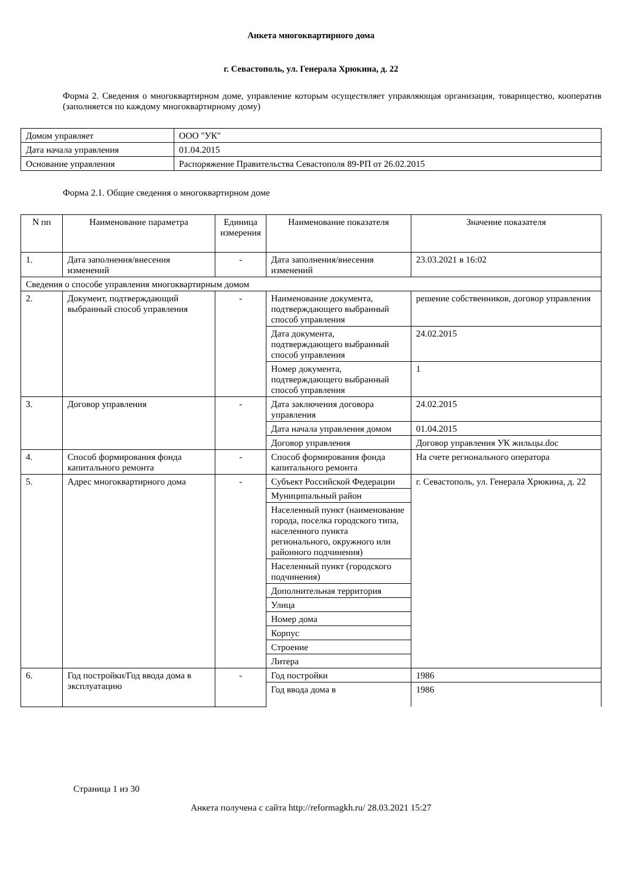Анкета многоквартирного дома
г. Севастополь, ул. Генерала Хрюкина, д. 22
Форма 2. Сведения о многоквартирном доме, управление которым осуществляет управляющая организация, товарищество, кооператив (заполняется по каждому многоквартирному дому)
| Домом управляет | ООО "УК" |
| Дата начала управления | 01.04.2015 |
| Основание управления | Распоряжение Правительства Севастополя 89-РП от 26.02.2015 |
Форма 2.1. Общие сведения о многоквартирном доме
| N пп | Наименование параметра | Единица измерения | Наименование показателя | Значение показателя |
| --- | --- | --- | --- | --- |
| 1. | Дата заполнения/внесения изменений | - | Дата заполнения/внесения изменений | 23.03.2021 в 16:02 |
| Сведения о способе управления многоквартирным домом | | | | |
| 2. | Документ, подтверждающий выбранный способ управления | - | Наименование документа, подтверждающего выбранный способ управления | решение собственников, договор управления |
| | | | Дата документа, подтверждающего выбранный способ управления | 24.02.2015 |
| | | | Номер документа, подтверждающего выбранный способ управления | 1 |
| 3. | Договор управления | - | Дата заключения договора управления | 24.02.2015 |
| | | | Дата начала управления домом | 01.04.2015 |
| | | | Договор управления | Договор управления УК жильцы.doc |
| 4. | Способ формирования фонда капитального ремонта | - | Способ формирования фонда капитального ремонта | На счете регионального оператора |
| 5. | Адрес многоквартирного дома | - | Субъект Российской Федерации | г. Севастополь, ул. Генерала Хрюкина, д. 22 |
| | | | Муниципальный район | |
| | | | Населенный пункт (наименование города, поселка городского типа, населенного пункта регионального, окружного или районного подчинения) | |
| | | | Населенный пункт (городского подчинения) | |
| | | | Дополнительная территория | |
| | | | Улица | |
| | | | Номер дома | |
| | | | Корпус | |
| | | | Строение | |
| | | | Литера | |
| 6. | Год постройки/Год ввода дома в эксплуатацию | - | Год постройки | 1986 |
| | | | Год ввода дома в | 1986 |
Страница 1 из 30
Анкета получена с сайта http://reformagkh.ru/ 28.03.2021 15:27